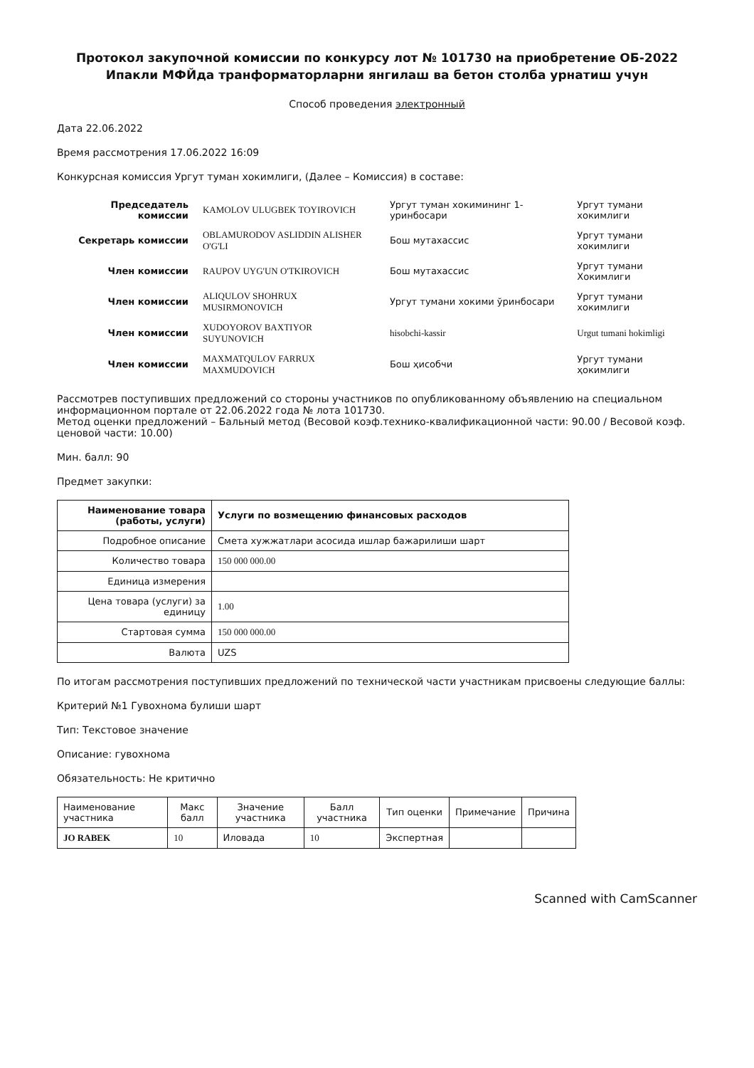Протокол закупочной комиссии по конкурсу лот № 101730 на приобретение ОБ-2022 Ипакли МФЙда транформаторларни янгилаш ва бетон столба урнатиш учун
Способ проведения электронный
Дата 22.06.2022
Время рассмотрения 17.06.2022 16:09
Конкурсная комиссия Ургут туман хокимлиги, (Далее – Комиссия) в составе:
| Председатель комиссии | KAMOLOV ULUGBEK TOYIROVICH | Ургут туман хокимининг 1-уринбосари | Ургут тумани хокимлиги |
| Секретарь комиссии | OBLAMURODOV ASLIDDIN ALISHER O'G'LI | Бош мутахассис | Ургут тумани хокимлиги |
| Член комиссии | RAUPOV UYG'UN O'TKIROVICH | Бош мутахассис | Ургут тумани Хокимлиги |
| Член комиссии | ALIQULOV SHOHRUX MUSIRMONOVICH | Ургут тумани хокими ўринбосари | Ургут тумани хокимлиги |
| Член комиссии | XUDOYOROV BAXTIYOR SUYUNOVICH | hisobchi-kassir | Urgut tumani hokimligi |
| Член комиссии | MAXMATQULOV FARRUX MAXMUDOVICH | Бош ҳисобчи | Ургут тумани ҳокимлиги |
Рассмотрев поступивших предложений со стороны участников по опубликованному объявлению на специальном информационном портале от 22.06.2022 года № лота 101730.
Метод оценки предложений – Бальный метод (Весовой коэф.технико-квалификационной части: 90.00 / Весовой коэф. ценовой части: 10.00)
Мин. балл: 90
Предмет закупки:
| Наименование товара (работы, услуги) | Услуги по возмещению финансовых расходов |
| --- | --- |
| Подробное описание | Смета хужжатлари асосида ишлар бажарилиши шарт |
| Количество товара | 150 000 000.00 |
| Единица измерения | |
| Цена товара (услуги) за единицу | 1.00 |
| Стартовая сумма | 150 000 000.00 |
| Валюта | UZS |
По итогам рассмотрения поступивших предложений по технической части участникам присвоены следующие баллы:
Критерий №1 Гувохнома булиши шарт
Тип: Текстовое значение
Описание: гувохнома
Обязательность: Не критично
| Наименование участника | Макс балл | Значение участника | Балл участника | Тип оценки | Примечание | Причина |
| --- | --- | --- | --- | --- | --- | --- |
| JO RABEK | 10 | Иловада | 10 | Экспертная | | |
Scanned with CamScanner